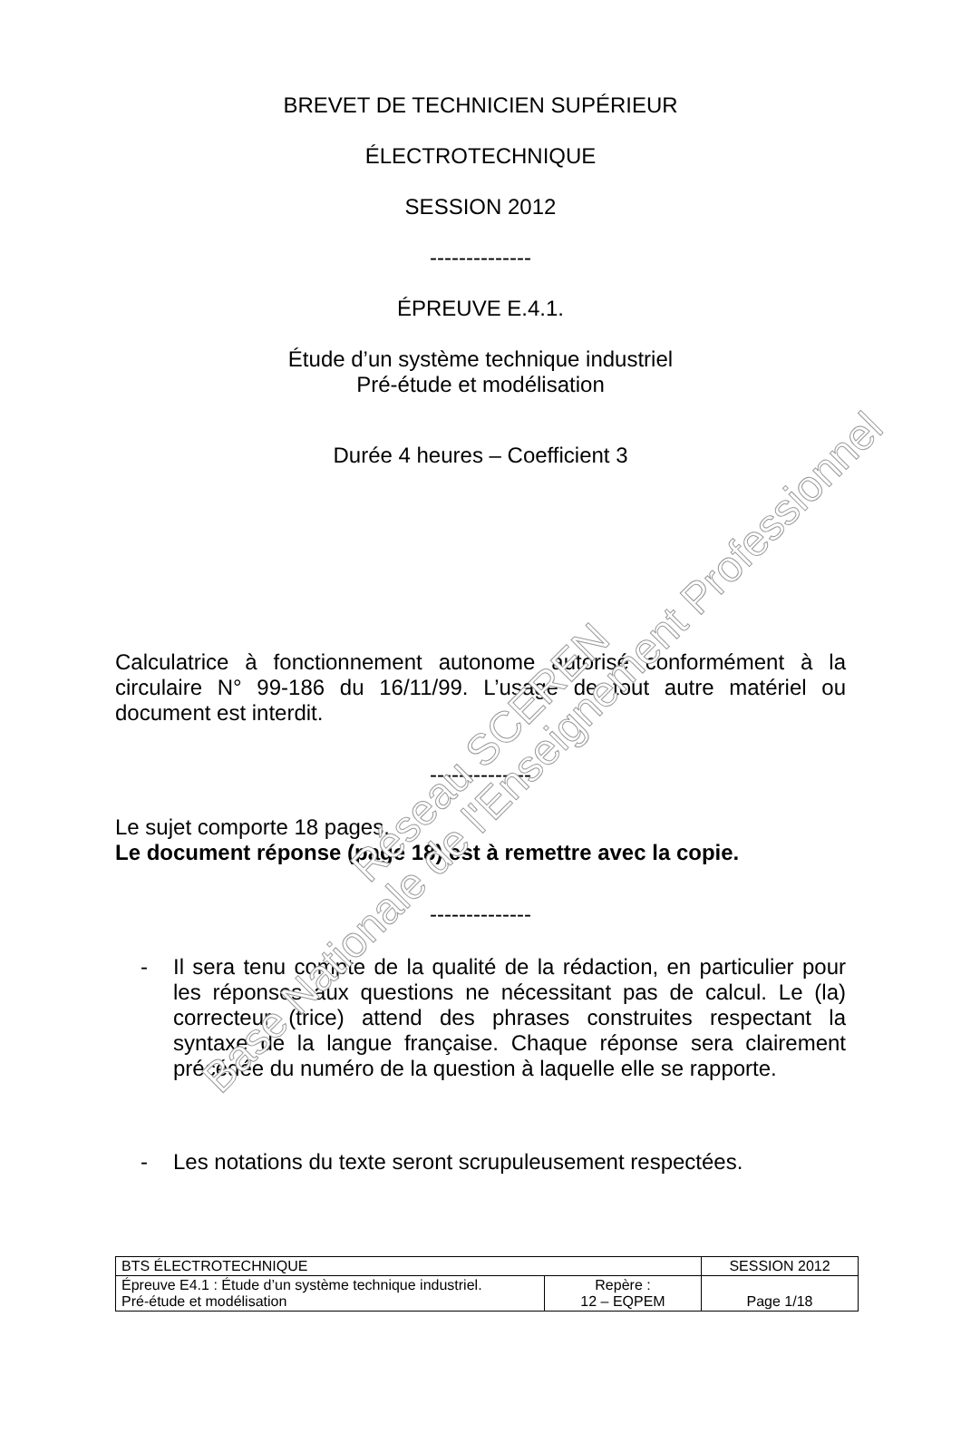Base Nationale de l'Enseignement Professionnel Réseau SCEREN
BREVET DE TECHNICIEN SUPÉRIEUR
ÉLECTROTECHNIQUE
SESSION 2012
--------------
ÉPREUVE E.4.1.
Étude d’un système technique industriel
Pré-étude et modélisation
Durée 4 heures – Coefficient 3
Calculatrice à fonctionnement autonome autorisé conformément à la circulaire N° 99-186 du 16/11/99. L’usage de tout autre matériel ou document est interdit.
--------------
Le sujet comporte 18 pages.
Le document réponse (page 18) est à remettre avec la copie.
--------------
- Il sera tenu compte de la qualité de la rédaction, en particulier pour les réponses aux questions ne nécessitant pas de calcul. Le (la) correcteur (trice) attend des phrases construites respectant la syntaxe de la langue française. Chaque réponse sera clairement précédée du numéro de la question à laquelle elle se rapporte.
- Les notations du texte seront scrupuleusement respectées.
| BTS ÉLECTROTECHNIQUE | | SESSION 2012 |
| Épreuve E4.1 : Étude d’un système technique industriel. Pré-étude et modélisation | Repère : 12 – EQPEM | Page 1/18 |